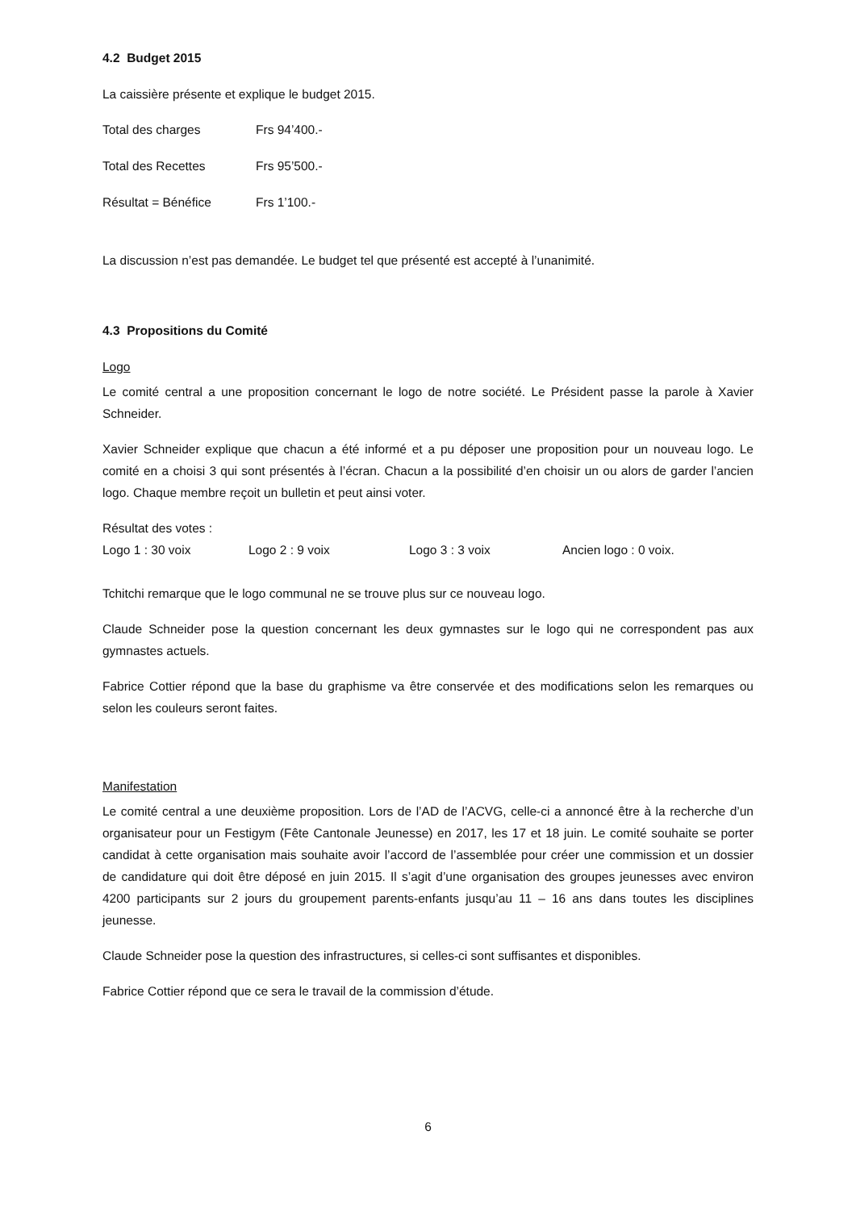4.2 Budget 2015
La caissière présente et explique le budget 2015.
Total des charges Frs 94’400.-
Total des Recettes Frs 95’500.-
Résultat = Bénéfice Frs 1’100.-
La discussion n’est pas demandée. Le budget tel que présenté est accepté à l’unanimité.
4.3 Propositions du Comité
Logo
Le comité central a une proposition concernant le logo de notre société. Le Président passe la parole à Xavier Schneider.
Xavier Schneider explique que chacun a été informé et a pu déposer une proposition pour un nouveau logo. Le comité en a choisi 3 qui sont présentés à l’écran. Chacun a la possibilité d’en choisir un ou alors de garder l’ancien logo. Chaque membre reçoit un bulletin et peut ainsi voter.
Résultat des votes :
Logo 1 : 30 voix Logo 2 : 9 voix Logo 3 : 3 voix Ancien logo : 0 voix.
Tchitchi remarque que le logo communal ne se trouve plus sur ce nouveau logo.
Claude Schneider pose la question concernant les deux gymnastes sur le logo qui ne correspondent pas aux gymnastes actuels.
Fabrice Cottier répond que la base du graphisme va être conservée et des modifications selon les remarques ou selon les couleurs seront faites.
Manifestation
Le comité central a une deuxième proposition. Lors de l’AD de l’ACVG, celle-ci a annoncé être à la recherche d’un organisateur pour un Festigym (Fête Cantonale Jeunesse) en 2017, les 17 et 18 juin. Le comité souhaite se porter candidat à cette organisation mais souhaite avoir l’accord de l’assemblée pour créer une commission et un dossier de candidature qui doit être déposé en juin 2015. Il s’agit d’une organisation des groupes jeunesses avec environ 4200 participants sur 2 jours du groupement parents-enfants jusqu’au 11 – 16 ans dans toutes les disciplines jeunesse.
Claude Schneider pose la question des infrastructures, si celles-ci sont suffisantes et disponibles.
Fabrice Cottier répond que ce sera le travail de la commission d’étude.
6